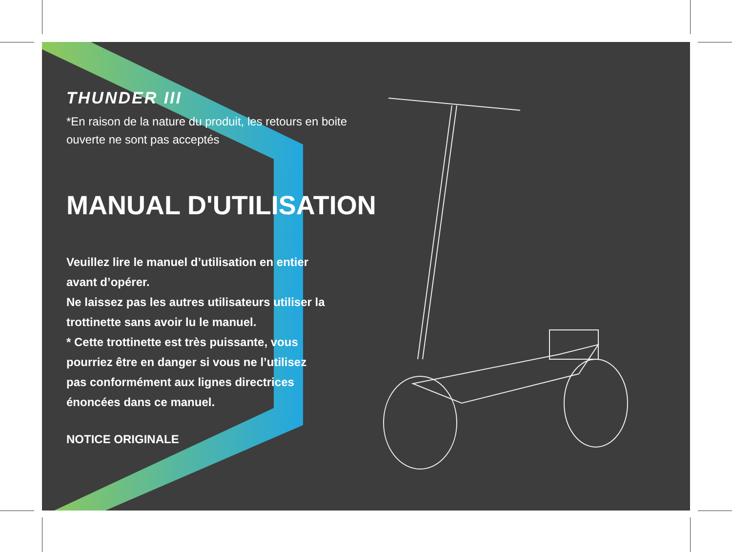THUNDER III
*En raison de la nature du produit, les retours en boite
ouverte ne sont pas acceptés
MANUAL D'UTILISATION
Veuillez lire le manuel d’utilisation en entier
avant d’opérer.
Ne laissez pas les autres utilisateurs utiliser la
trottinette sans avoir lu le manuel.
* Cette trottinette est très puissante, vous
pourriez être en danger si vous ne l’utilisez
pas conformément aux lignes directrices
énoncées dans ce manuel.
NOTICE ORIGINALE